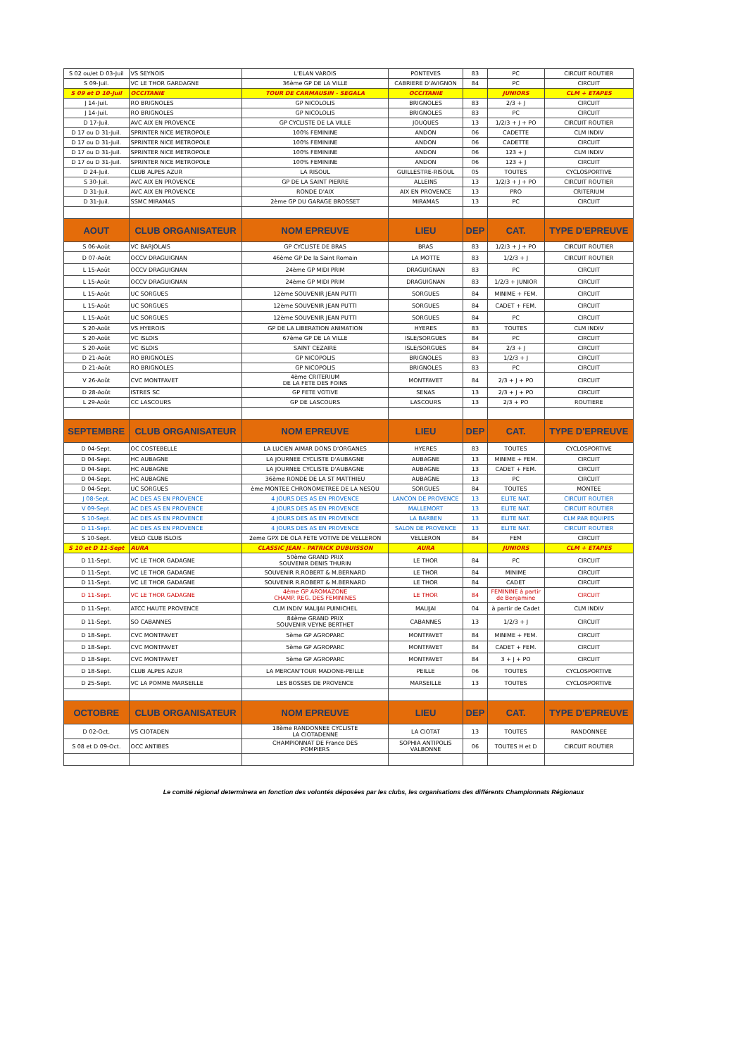| S 02 ou/et D 03-Juil | VS SEYNOIS | L'ELAN VAROIS | PONTEVES | 83 | PC | CIRCUIT ROUTIER |
| S 09-Juil. | VC LE THOR GARDAGNE | 36ème GP DE LA VILLE | CABRIERE D'AVIGNON | 84 | PC | CIRCUIT |
| S 09 et D 10-Juil | OCCITANIE | TOUR DE CARMAUSIN - SEGALA | OCCITANIE | | JUNIORS | CLM + ETAPES |
| J 14-Juil. | RO BRIGNOLES | GP NICOLOLIS | BRIGNOLES | 83 | 2/3 + J | CIRCUIT |
| J 14-Juil. | RO BRIGNOLES | GP NICOLOLIS | BRIGNOLES | 83 | PC | CIRCUIT |
| D 17-Juil. | AVC AIX EN PROVENCE | GP CYCLISTE DE LA VILLE | JOUQUES | 13 | 1/2/3 + J + PO | CIRCUIT ROUTIER |
| D 17 ou D 31-Juil. | SPRINTER NICE METROPOLE | 100% FEMININE | ANDON | 06 | CADETTE | CLM INDIV |
| D 17 ou D 31-Juil. | SPRINTER NICE METROPOLE | 100% FEMININE | ANDON | 06 | CADETTE | CIRCUIT |
| D 17 ou D 31-Juil. | SPRINTER NICE METROPOLE | 100% FEMININE | ANDON | 06 | 123 + J | CLM INDIV |
| D 17 ou D 31-Juil. | SPRINTER NICE METROPOLE | 100% FEMININE | ANDON | 06 | 123 + J | CIRCUIT |
| D 24-Juil. | CLUB ALPES AZUR | LA RISOUL | GUILLESTRE-RISOUL | 05 | TOUTES | CYCLOSPORTIVE |
| S 30-Juil. | AVC AIX EN PROVENCE | GP DE LA SAINT PIERRE | ALLEINS | 13 | 1/2/3 + J + PO | CIRCUIT ROUTIER |
| D 31-Juil. | AVC AIX EN PROVENCE | RONDE D'AIX | AIX EN PROVENCE | 13 | PRO | CRITERIUM |
| D 31-Juil. | SSMC MIRAMAS | 2ème GP DU GARAGE BROSSET | MIRAMAS | 13 | PC | CIRCUIT |
| AOUT | CLUB ORGANISATEUR | NOM EPREUVE | LIEU | DEP | CAT. | TYPE D'EPREUVE |
| S 06-Août | VC BARJOLAIS | GP CYCLISTE DE BRAS | BRAS | 83 | 1/2/3 + J + PO | CIRCUIT ROUTIER |
| D 07-Août | OCCV DRAGUIGNAN | 46ème GP De la Saint Romain | LA MOTTE | 83 | 1/2/3 + J | CIRCUIT ROUTIER |
| L 15-Août | OCCV DRAGUIGNAN | 24ème GP MIDI PRIM | DRAGUIGNAN | 83 | PC | CIRCUIT |
| L 15-Août | OCCV DRAGUIGNAN | 24ème GP MIDI PRIM | DRAGUIGNAN | 83 | 1/2/3 + JUNIOR | CIRCUIT |
| L 15-Août | UC SORGUES | 12ème SOUVENIR JEAN PUTTI | SORGUES | 84 | MINIME + FEM. | CIRCUIT |
| L 15-Août | UC SORGUES | 12ème SOUVENIR JEAN PUTTI | SORGUES | 84 | CADET + FEM. | CIRCUIT |
| L 15-Août | UC SORGUES | 12ème SOUVENIR JEAN PUTTI | SORGUES | 84 | PC | CIRCUIT |
| S 20-Août | VS HYEROIS | GP DE LA LIBERATION ANIMATION | HYERES | 83 | TOUTES | CLM INDIV |
| S 20-Août | VC ISLOIS | 67ème GP DE LA VILLE | ISLE/SORGUES | 84 | PC | CIRCUIT |
| S 20-Août | VC ISLOIS | SAINT CEZAIRE | ISLE/SORGUES | 84 | 2/3 + J | CIRCUIT |
| D 21-Août | RO BRIGNOLES | GP NICOPOLIS | BRIGNOLES | 83 | 1/2/3 + J | CIRCUIT |
| D 21-Août | RO BRIGNOLES | GP NICOPOLIS | BRIGNOLES | 83 | PC | CIRCUIT |
| V 26-Août | CVC MONTFAVET | 4ème CRITERIUM DE LA FETE DES FOINS | MONTFAVET | 84 | 2/3 + J + PO | CIRCUIT |
| D 28-Août | ISTRES SC | GP FETE VOTIVE | SENAS | 13 | 2/3 + J + PO | CIRCUIT |
| L 29-Août | CC LASCOURS | GP DE LASCOURS | LASCOURS | 13 | 2/3 + PO | ROUTIERE |
| SEPTEMBRE | CLUB ORGANISATEUR | NOM EPREUVE | LIEU | DEP | CAT. | TYPE D'EPREUVE |
| D 04-Sept. | OC COSTEBELLE | LA LUCIEN AIMAR DONS D'ORGANES | HYERES | 83 | TOUTES | CYCLOSPORTIVE |
| D 04-Sept. | HC AUBAGNE | LA JOURNEE CYCLISTE D'AUBAGNE | AUBAGNE | 13 | MINIME + FEM. | CIRCUIT |
| D 04-Sept. | HC AUBAGNE | LA JOURNEE CYCLISTE D'AUBAGNE | AUBAGNE | 13 | CADET + FEM. | CIRCUIT |
| D 04-Sept. | HC AUBAGNE | 36ème RONDE DE LA ST MATTHIEU | AUBAGNE | 13 | PC | CIRCUIT |
| D 04-Sept. | UC SORGUES | ème MONTEE CHRONOMETREE DE LA NESQU | SORGUES | 84 | TOUTES | MONTEE |
| J 08-Sept. | AC DES AS EN PROVENCE | 4 JOURS DES AS EN PROVENCE | LANCON DE PROVENCE | 13 | ELITE NAT. | CIRCUIT ROUTIER |
| V 09-Sept. | AC DES AS EN PROVENCE | 4 JOURS DES AS EN PROVENCE | MALLEMORT | 13 | ELITE NAT. | CIRCUIT ROUTIER |
| S 10-Sept. | AC DES AS EN PROVENCE | 4 JOURS DES AS EN PROVENCE | LA BARBEN | 13 | ELITE NAT. | CLM PAR EQUIPES |
| D 11-Sept. | AC DES AS EN PROVENCE | 4 JOURS DES AS EN PROVENCE | SALON DE PROVENCE | 13 | ELITE NAT. | CIRCUIT ROUTIER |
| S 10-Sept. | VELO CLUB ISLOIS | 2eme GPX DE OLA FETE VOTIVE DE VELLERON | VELLERON | 84 | FEM | CIRCUIT |
| S 10 et D 11-Sept | AURA | CLASSIC JEAN - PATRICK DUBUISSON | AURA | | JUNIORS | CLM + ETAPES |
| D 11-Sept. | VC LE THOR GADAGNE | 50ème GRAND PRIX SOUVENIR DENIS THURIN | LE THOR | 84 | PC | CIRCUIT |
| D 11-Sept. | VC LE THOR GADAGNE | SOUVENIR R.ROBERT & M.BERNARD | LE THOR | 84 | MINIME | CIRCUIT |
| D 11-Sept. | VC LE THOR GADAGNE | SOUVENIR R.ROBERT & M.BERNARD | LE THOR | 84 | CADET | CIRCUIT |
| D 11-Sept. | VC LE THOR GADAGNE | 4ème GP AROMAZONE CHAMP. REG. DES FEMININES | LE THOR | 84 | FEMININE à partir de Benjamine | CIRCUIT |
| D 11-Sept. | ATCC HAUTE PROVENCE | CLM INDIV MALIJAI PUIMICHEL | MALIJAI | 04 | à partir de Cadet | CLM INDIV |
| D 11-Sept. | SO CABANNES | 84ème GRAND PRIX SOUVENIR VEYNE BERTHET | CABANNES | 13 | 1/2/3 + J | CIRCUIT |
| D 18-Sept. | CVC MONTFAVET | 5ème GP AGROPARC | MONTFAVET | 84 | MINIME + FEM. | CIRCUIT |
| D 18-Sept. | CVC MONTFAVET | 5ème GP AGROPARC | MONTFAVET | 84 | CADET + FEM. | CIRCUIT |
| D 18-Sept. | CVC MONTFAVET | 5ème GP AGROPARC | MONTFAVET | 84 | 3 + J + PO | CIRCUIT |
| D 18-Sept. | CLUB ALPES AZUR | LA MERCAN'TOUR MADONE-PEILLE | PEILLE | 06 | TOUTES | CYCLOSPORTIVE |
| D 25-Sept. | VC LA POMME MARSEILLE | LES BOSSES DE PROVENCE | MARSEILLE | 13 | TOUTES | CYCLOSPORTIVE |
| OCTOBRE | CLUB ORGANISATEUR | NOM EPREUVE | LIEU | DEP | CAT. | TYPE D'EPREUVE |
| D 02-Oct. | VS CIOTADEN | 18ème RANDONNEE CYCLISTE LA CIOTADENNE | LA CIOTAT | 13 | TOUTES | RANDONNEE |
| S 08 et D 09-Oct. | OCC ANTIBES | CHAMPIONNAT DE France DES POMPIERS | SOPHIA ANTIPOLIS VALBONNE | 06 | TOUTES H et D | CIRCUIT ROUTIER |
Le comité régional determinera en fonction des volontés déposées par les clubs, les organisations des différents Championnats Régionaux